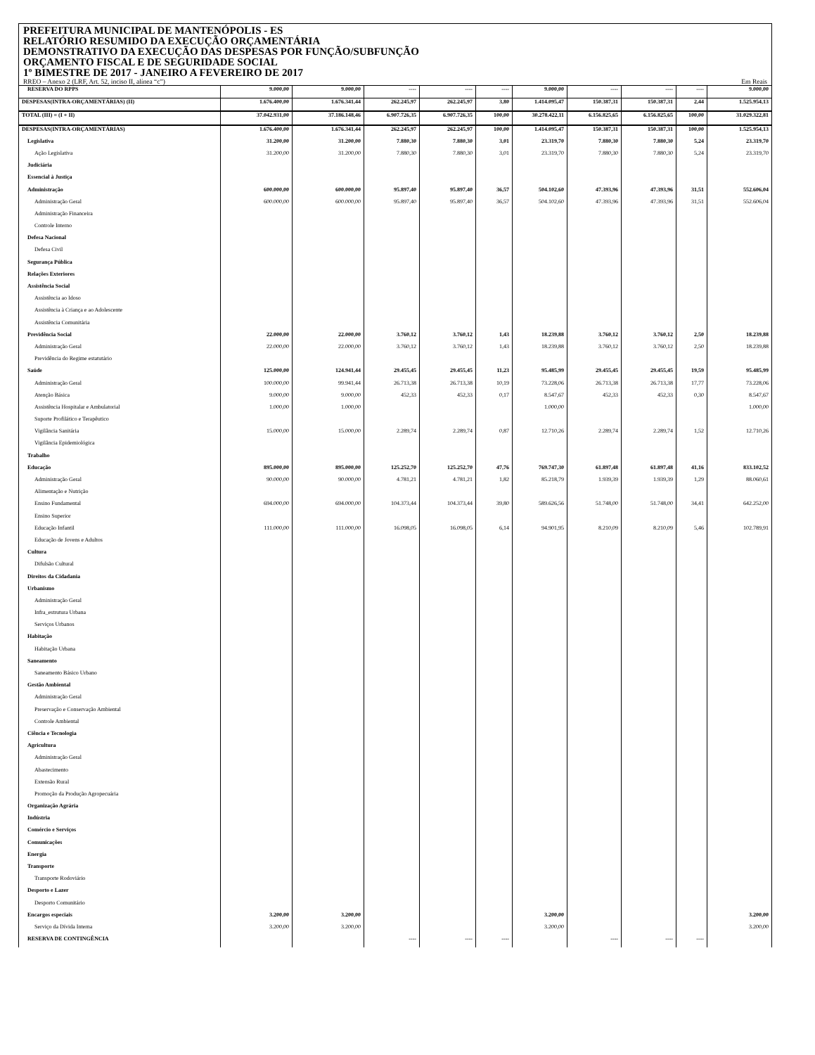PREFEITURA MUNICIPAL DE MANTENÓPOLIS - ES
RELATÓRIO RESUMIDO DA EXECUÇÃO ORÇAMENTÁRIA
DEMONSTRATIVO DA EXECUÇÃO DAS DESPESAS POR FUNÇÃO/SUBFUNÇÃO
ORÇAMENTO FISCAL E DE SEGURIDADE SOCIAL
1º BIMESTRE DE 2017 - JANEIRO A FEVEREIRO DE 2017
RREO – Anexo 2 (LRF, Art. 52, inciso II, alínea “c”) Em Reais
| RESERVA DO RPPS | 9.000,00 | 9.000,00 | ---- | ---- | ---- | 9.000,00 | ---- | ---- | ---- | 9.000,00 |
| DESPESAS(INTRA-ORÇAMENTÁRIAS) (II) | 1.676.400,00 | 1.676.341,44 | 262.245,97 | 262.245,97 | 3,80 | 1.414.095,47 | 150.387,31 | 150.387,31 | 2,44 | 1.525.954,13 |
| TOTAL (III) = (I + II) | 37.042.931,00 | 37.186.148,46 | 6.907.726,35 | 6.907.726,35 | 100,00 | 30.278.422,11 | 6.156.825,65 | 6.156.825,65 | 100,00 | 31.029.322,81 |
| DESPESAS(INTRA-ORÇAMENTÁRIAS) | 1.676.400,00 | 1.676.341,44 | 262.245,97 | 262.245,97 | 100,00 | 1.414.095,47 | 150.387,31 | 150.387,31 | 100,00 | 1.525.954,13 |
| Legislativa | 31.200,00 | 31.200,00 | 7.880,30 | 7.880,30 | 3,01 | 23.319,70 | 7.880,30 | 7.880,30 | 5,24 | 23.319,70 |
| Ação Legislativa | 31.200,00 | 31.200,00 | 7.880,30 | 7.880,30 | 3,01 | 23.319,70 | 7.880,30 | 7.880,30 | 5,24 | 23.319,70 |
| Judiciária | | | | | | | | | | |
| Essencial à Justiça | | | | | | | | | | |
| Administração | 600.000,00 | 600.000,00 | 95.897,40 | 95.897,40 | 36,57 | 504.102,60 | 47.393,96 | 47.393,96 | 31,51 | 552.606,04 |
| Administração Geral | 600.000,00 | 600.000,00 | 95.897,40 | 95.897,40 | 36,57 | 504.102,60 | 47.393,96 | 47.393,96 | 31,51 | 552.606,04 |
| Administração Financeira | | | | | | | | | | |
| Controle Interno | | | | | | | | | | |
| Defesa Nacional | | | | | | | | | | |
| Defesa Civil | | | | | | | | | | |
| Segurança Pública | | | | | | | | | | |
| Relações Exteriores | | | | | | | | | | |
| Assistência Social | | | | | | | | | | |
| Assistência ao Idoso | | | | | | | | | | |
| Assistência à Criança e ao Adolescente | | | | | | | | | | |
| Assistência Comunitária | | | | | | | | | | |
| Previdência Social | 22.000,00 | 22.000,00 | 3.760,12 | 3.760,12 | 1,43 | 18.239,88 | 3.760,12 | 3.760,12 | 2,50 | 18.239,88 |
| Administração Geral | 22.000,00 | 22.000,00 | 3.760,12 | 3.760,12 | 1,43 | 18.239,88 | 3.760,12 | 3.760,12 | 2,50 | 18.239,88 |
| Previdência do Regime estatutário | | | | | | | | | | |
| Saúde | 125.000,00 | 124.941,44 | 29.455,45 | 29.455,45 | 11,23 | 95.485,99 | 29.455,45 | 29.455,45 | 19,59 | 95.485,99 |
| Administração Geral | 100.000,00 | 99.941,44 | 26.713,38 | 26.713,38 | 10,19 | 73.228,06 | 26.713,38 | 26.713,38 | 17,77 | 73.228,06 |
| Atenção Básica | 9.000,00 | 9.000,00 | 452,33 | 452,33 | 0,17 | 8.547,67 | 452,33 | 452,33 | 0,30 | 8.547,67 |
| Assistência Hospitalar e Ambulatorial | 1.000,00 | 1.000,00 | | | | 1.000,00 | | | | 1.000,00 |
| Suporte Profilático e Terapêutico | | | | | | | | | | |
| Vigilância Sanitária | 15.000,00 | 15.000,00 | 2.289,74 | 2.289,74 | 0,87 | 12.710,26 | 2.289,74 | 2.289,74 | 1,52 | 12.710,26 |
| Vigilância Epidemiológica | | | | | | | | | | |
| Trabalho | | | | | | | | | | |
| Educação | 895.000,00 | 895.000,00 | 125.252,70 | 125.252,70 | 47,76 | 769.747,30 | 61.897,48 | 61.897,48 | 41,16 | 833.102,52 |
| Administração Geral | 90.000,00 | 90.000,00 | 4.781,21 | 4.781,21 | 1,82 | 85.218,79 | 1.939,39 | 1.939,39 | 1,29 | 88.060,61 |
| Alimentação e Nutrição | | | | | | | | | | |
| Ensino Fundamental | 694.000,00 | 694.000,00 | 104.373,44 | 104.373,44 | 39,80 | 589.626,56 | 51.748,00 | 51.748,00 | 34,41 | 642.252,00 |
| Ensino Superior | | | | | | | | | | |
| Educação Infantil | 111.000,00 | 111.000,00 | 16.098,05 | 16.098,05 | 6,14 | 94.901,95 | 8.210,09 | 8.210,09 | 5,46 | 102.789,91 |
| Educação de Jovens e Adultos | | | | | | | | | | |
| Cultura | | | | | | | | | | |
| Difulsão Cultural | | | | | | | | | | |
| Direitos da Cidadania | | | | | | | | | | |
| Urbanismo | | | | | | | | | | |
| Administração Geral | | | | | | | | | | |
| Infra_estrutura Urbana | | | | | | | | | | |
| Serviços Urbanos | | | | | | | | | | |
| Habitação | | | | | | | | | | |
| Habitação Urbana | | | | | | | | | | |
| Saneamento | | | | | | | | | | |
| Saneamento Básico Urbano | | | | | | | | | | |
| Gestão Ambiental | | | | | | | | | | |
| Administração Geral | | | | | | | | | | |
| Preservação e Conservação Ambiental | | | | | | | | | | |
| Controle Ambiental | | | | | | | | | | |
| Ciência e Tecnologia | | | | | | | | | | |
| Agricultura | | | | | | | | | | |
| Administração Geral | | | | | | | | | | |
| Abastecimento | | | | | | | | | | |
| Extensão Rural | | | | | | | | | | |
| Promoção da Produção Agropecuária | | | | | | | | | | |
| Organização Agrária | | | | | | | | | | |
| Indústria | | | | | | | | | | |
| Comércio e Serviços | | | | | | | | | | |
| Comunicações | | | | | | | | | | |
| Energia | | | | | | | | | | |
| Transporte | | | | | | | | | | |
| Transporte Rodoviário | | | | | | | | | | |
| Desporto e Lazer | | | | | | | | | | |
| Desporto Comunitário | | | | | | | | | | |
| Encargos especiais | 3.200,00 | 3.200,00 | | | | 3.200,00 | | | | 3.200,00 |
| Serviço da Dívida Interna | 3.200,00 | 3.200,00 | | | | 3.200,00 | | | | 3.200,00 |
| RESERVA DE CONTINGÊNCIA | | | ---- | ---- | ---- | | ---- | ---- | ---- | |